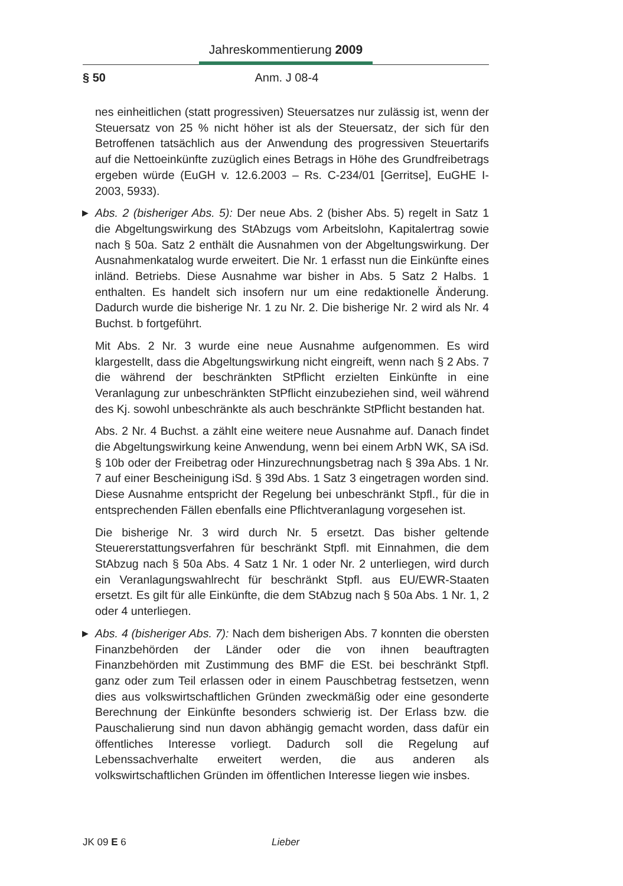Jahreskommentierung 2009
§ 50 Anm. J 08-4
nes einheitlichen (statt progressiven) Steuersatzes nur zulässig ist, wenn der Steuersatz von 25 % nicht höher ist als der Steuersatz, der sich für den Betroffenen tatsächlich aus der Anwendung des progressiven Steuertarifs auf die Nettoeinkünfte zuzüglich eines Betrags in Höhe des Grundfreibetrags ergeben würde (EuGH v. 12.6.2003 – Rs. C-234/01 [Gerritse], EuGHE I-2003, 5933).
▶ Abs. 2 (bisheriger Abs. 5): Der neue Abs. 2 (bisher Abs. 5) regelt in Satz 1 die Abgeltungswirkung des StAbzugs vom Arbeitslohn, Kapitalertrag sowie nach § 50a. Satz 2 enthält die Ausnahmen von der Abgeltungswirkung. Der Ausnahmenkatalog wurde erweitert. Die Nr. 1 erfasst nun die Einkünfte eines inländ. Betriebs. Diese Ausnahme war bisher in Abs. 5 Satz 2 Halbs. 1 enthalten. Es handelt sich insofern nur um eine redaktionelle Änderung. Dadurch wurde die bisherige Nr. 1 zu Nr. 2. Die bisherige Nr. 2 wird als Nr. 4 Buchst. b fortgeführt.
Mit Abs. 2 Nr. 3 wurde eine neue Ausnahme aufgenommen. Es wird klargestellt, dass die Abgeltungswirkung nicht eingreift, wenn nach § 2 Abs. 7 die während der beschränkten StPflicht erzielten Einkünfte in eine Veranlagung zur unbeschränkten StPflicht einzubeziehen sind, weil während des Kj. sowohl unbeschränkte als auch beschränkte StPflicht bestanden hat.
Abs. 2 Nr. 4 Buchst. a zählt eine weitere neue Ausnahme auf. Danach findet die Abgeltungswirkung keine Anwendung, wenn bei einem ArbN WK, SA iSd. § 10b oder der Freibetrag oder Hinzurechnungsbetrag nach § 39a Abs. 1 Nr. 7 auf einer Bescheinigung iSd. § 39d Abs. 1 Satz 3 eingetragen worden sind. Diese Ausnahme entspricht der Regelung bei unbeschränkt Stpfl., für die in entsprechenden Fällen ebenfalls eine Pflichtveranlagung vorgesehen ist.
Die bisherige Nr. 3 wird durch Nr. 5 ersetzt. Das bisher geltende Steuererstattungsverfahren für beschränkt Stpfl. mit Einnahmen, die dem StAbzug nach § 50a Abs. 4 Satz 1 Nr. 1 oder Nr. 2 unterliegen, wird durch ein Veranlagungswahlrecht für beschränkt Stpfl. aus EU/EWR-Staaten ersetzt. Es gilt für alle Einkünfte, die dem StAbzug nach § 50a Abs. 1 Nr. 1, 2 oder 4 unterliegen.
▶ Abs. 4 (bisheriger Abs. 7): Nach dem bisherigen Abs. 7 konnten die obersten Finanzbehörden der Länder oder die von ihnen beauftragten Finanzbehörden mit Zustimmung des BMF die ESt. bei beschränkt Stpfl. ganz oder zum Teil erlassen oder in einem Pauschbetrag festsetzen, wenn dies aus volkswirtschaftlichen Gründen zweckmäßig oder eine gesonderte Berechnung der Einkünfte besonders schwierig ist. Der Erlass bzw. die Pauschalierung sind nun davon abhängig gemacht worden, dass dafür ein öffentliches Interesse vorliegt. Dadurch soll die Regelung auf Lebenssachverhalte erweitert werden, die aus anderen als volkswirtschaftlichen Gründen im öffentlichen Interesse liegen wie insbes.
JK 09 E 6 Lieber